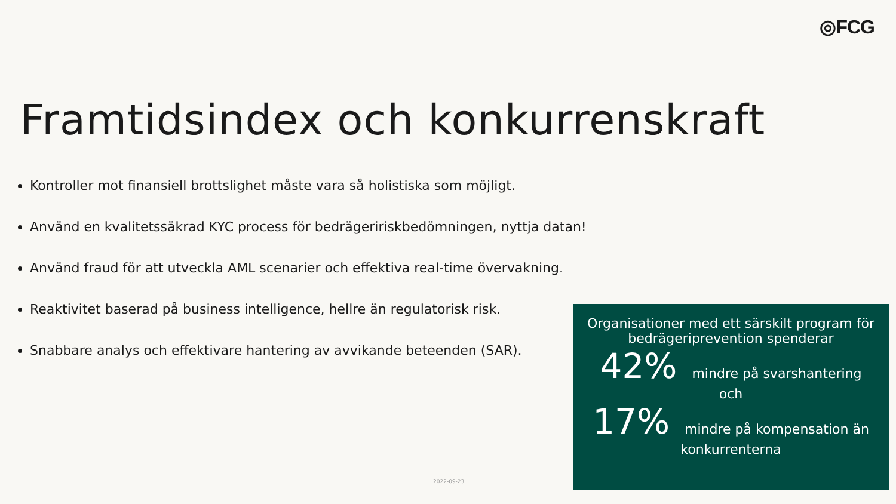◎FCG
Framtidsindex och konkurrenskraft
Kontroller mot finansiell brottslighet måste vara så holistiska som möjligt.
Använd en kvalitetssäkrad KYC process för bedrägeririskbedömningen, nyttja datan!
Använd fraud för att utveckla AML scenarier och effektiva real-time övervakning.
Reaktivitet baserad på business intelligence, hellre än regulatorisk risk.
Snabbare analys och effektivare hantering av avvikande beteenden (SAR).
Organisationer med ett särskilt program för bedrägeriprevention spenderar
42% mindre på svarshantering
och
17% mindre på kompensation än
konkurrenterna
2022-09-23